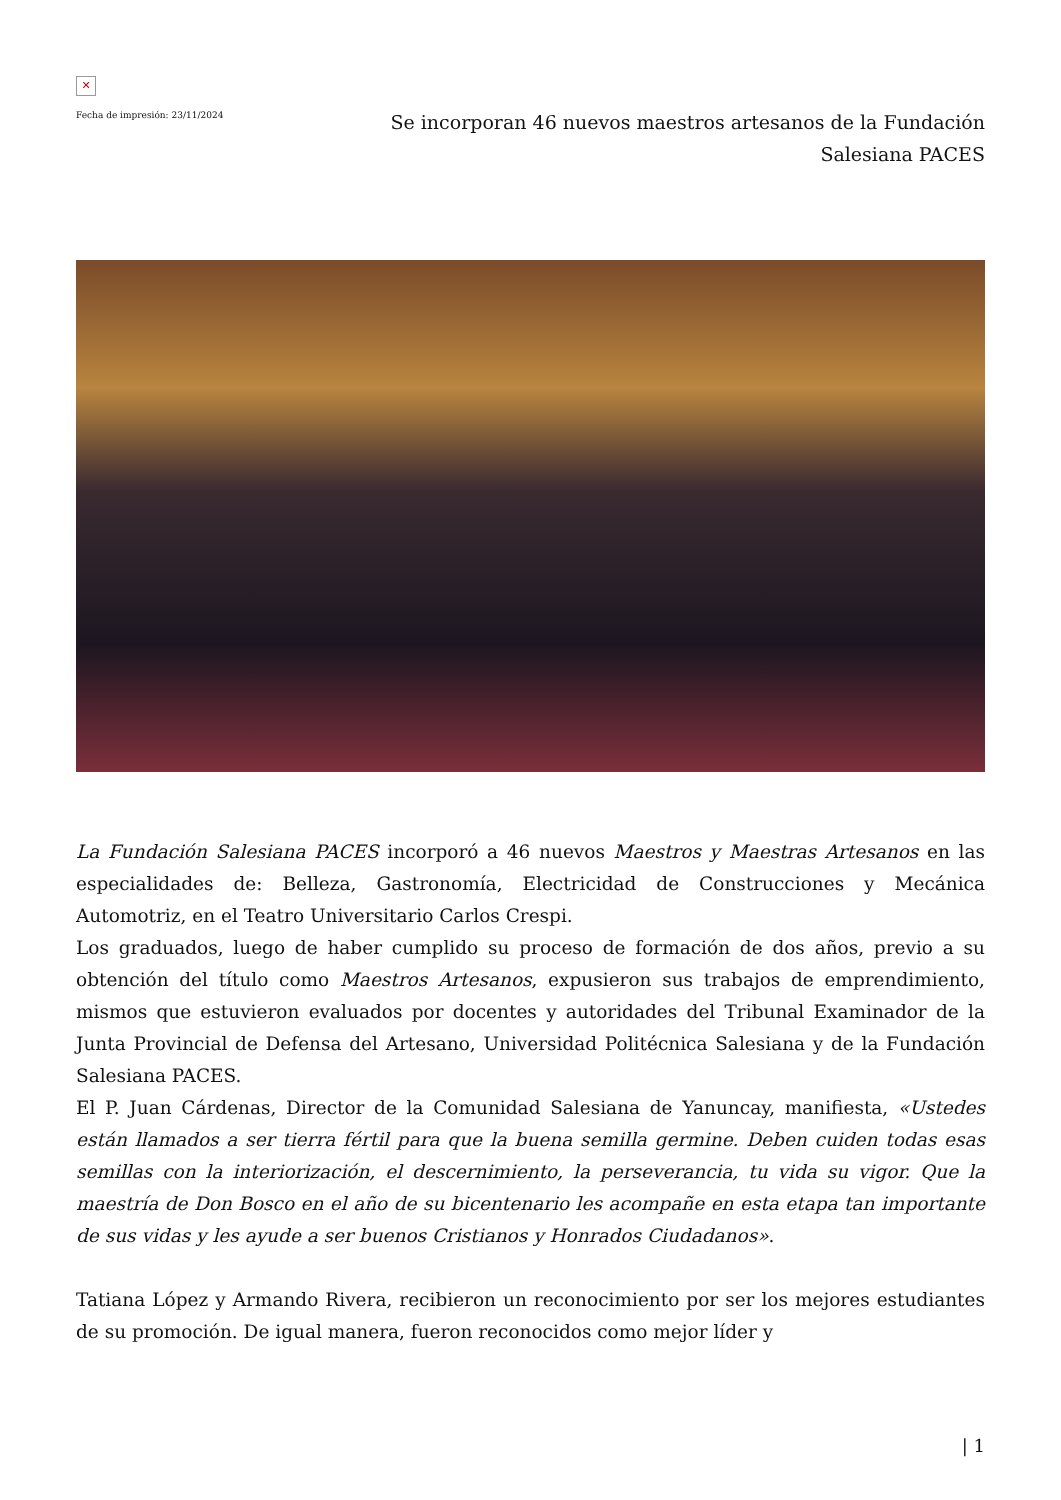✕
Fecha de impresión: 23/11/2024
Se incorporan 46 nuevos maestros artesanos de la Fundación Salesiana PACES
La Fundación Salesiana PACES incorporó a 46 nuevos Maestros y Maestras Artesanos en las especialidades de: Belleza, Gastronomía, Electricidad de Construcciones y Mecánica Automotriz, en el Teatro Universitario Carlos Crespi.
Los graduados, luego de haber cumplido su proceso de formación de dos años, previo a su obtención del título como Maestros Artesanos, expusieron sus trabajos de emprendimiento, mismos que estuvieron evaluados por docentes y autoridades del Tribunal Examinador de la Junta Provincial de Defensa del Artesano, Universidad Politécnica Salesiana y de la Fundación Salesiana PACES.
El P. Juan Cárdenas, Director de la Comunidad Salesiana de Yanuncay, manifiesta, «Ustedes están llamados a ser tierra fértil para que la buena semilla germine. Deben cuiden todas esas semillas con la interiorización, el descernimiento, la perseverancia, tu vida su vigor. Que la maestría de Don Bosco en el año de su bicentenario les acompañe en esta etapa tan importante de sus vidas y les ayude a ser buenos Cristianos y Honrados Ciudadanos».
Tatiana López y Armando Rivera, recibieron un reconocimiento por ser los mejores estudiantes de su promoción. De igual manera, fueron reconocidos como mejor líder y
| 1